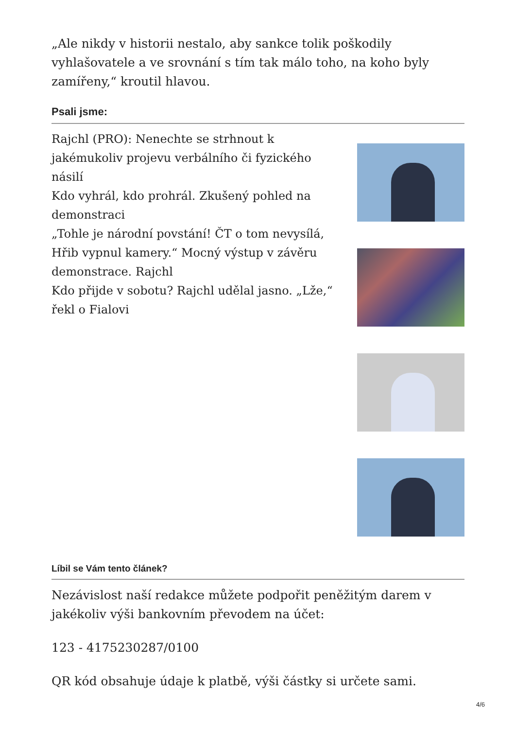„Ale nikdy v historii nestalo, aby sankce tolik poškodily vyhlašovatele a ve srovnání s tím tak málo toho, na koho byly zamířeny,“ kroutil hlavou.
Psali jsme:
Rajchl (PRO): Nenechte se strhnout k jakémukoliv projevu verbálního či fyzického násilí
Kdo vyhrál, kdo prohrál. Zkušený pohled na demonstraci
„Tohle je národní povstání! ČT o tom nevysílá, Hřib vypnul kamery.“ Mocný výstup v závěru demonstrace. Rajchl
Kdo přijde v sobotu? Rajchl udělal jasno. „Lže,“ řekl o Fialovi
Líbil se Vám tento článek?
Nezávislost naší redakce můžete podpořit peněžitým darem v jakékoliv výši bankovním převodem na účet:
123 - 4175230287/0100
QR kód obsahuje údaje k platbě, výši částky si určete sami.
4/6